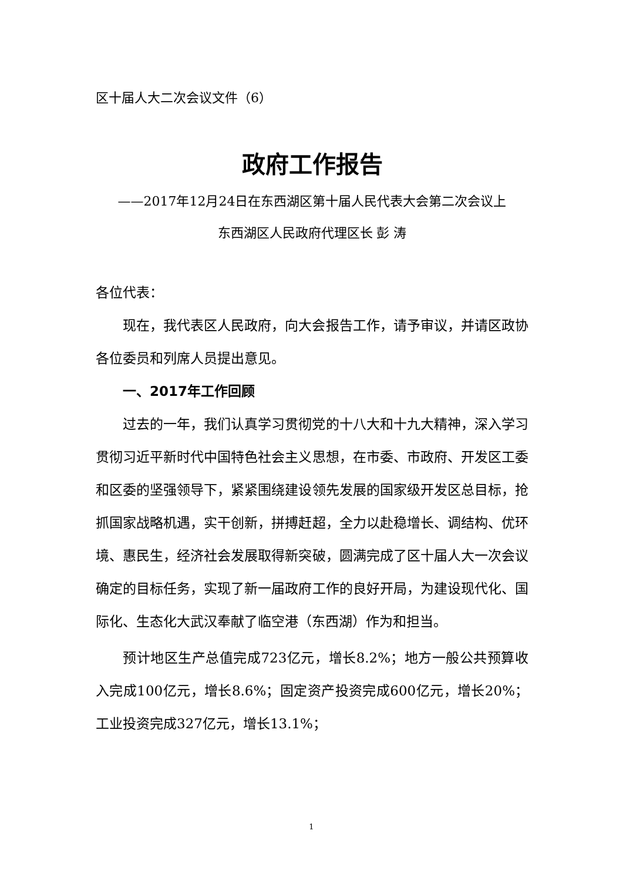区十届人大二次会议文件（6）
政府工作报告
——2017年12月24日在东西湖区第十届人民代表大会第二次会议上
东西湖区人民政府代理区长 彭 涛
各位代表：
现在，我代表区人民政府，向大会报告工作，请予审议，并请区政协各位委员和列席人员提出意见。
一、2017年工作回顾
过去的一年，我们认真学习贯彻党的十八大和十九大精神，深入学习贯彻习近平新时代中国特色社会主义思想，在市委、市政府、开发区工委和区委的坚强领导下，紧紧围绕建设领先发展的国家级开发区总目标，抢抓国家战略机遇，实干创新，拼搏赶超，全力以赴稳增长、调结构、优环境、惠民生，经济社会发展取得新突破，圆满完成了区十届人大一次会议确定的目标任务，实现了新一届政府工作的良好开局，为建设现代化、国际化、生态化大武汉奉献了临空港（东西湖）作为和担当。
预计地区生产总值完成723亿元，增长8.2%；地方一般公共预算收入完成100亿元，增长8.6%；固定资产投资完成600亿元，增长20%；工业投资完成327亿元，增长13.1%；
1